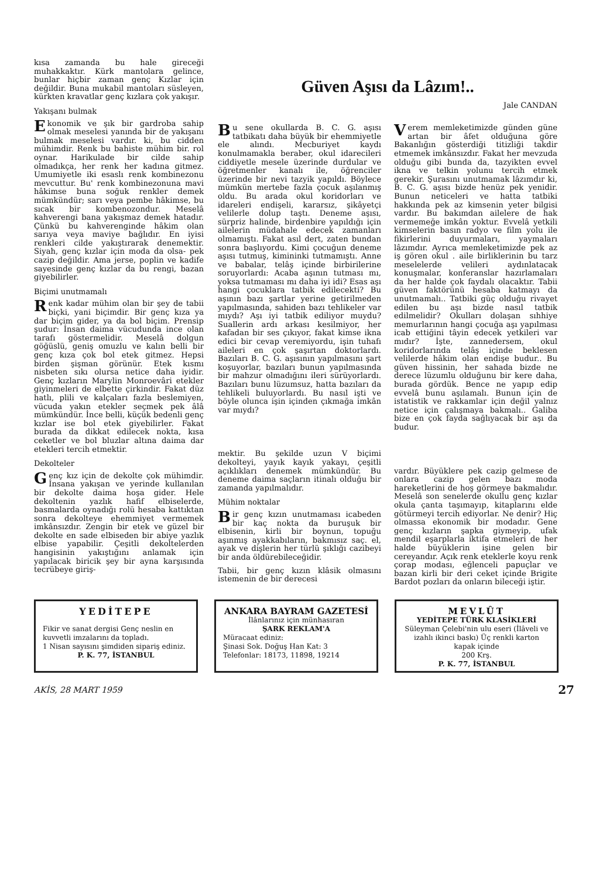kısa zamanda bu hale gireceği muhakkaktır. Kürk mantolara gelince, bunlar hiçbir zaman genç Kızlar için değildir. Buna mukabil mantoları süsleyen, kürkten kravatlar genç kızlara çok yakışır.
Yakışanı bulmak
Ekonomik ve şık bir gardroba sahip olmak meselesi yanında bir de yakışanı bulmak meselesi vardır. ki, bu cidden mühimdir. Renk bu bahiste mühim bir. rol oynar. Harikulade bir cilde sahip olmadıkça, her renk her kadına gitmez. Umumiyetle iki esaslı renk kombinezonu mevcuttur. Bu' renk kombinezonuna mavi hâkimse buna soğuk renkler demek mümkündür; sarı veya pembe hâkimse, bu sıcak bir kombenozondur. Meselâ kahverengi bana yakışmaz demek hatadır. Çünkü bu kahverenginde hâkim olan sarıya veya maviye bağlıdır. En iyisi renkleri cilde yakıştırarak denemektir. Siyah, genç kızlar için moda da olsa- pek cazip değildir. Ama jerse, poplin ve kadife sayesinde genç kızlar da bu rengi, bazan giyebilirler.
Biçimi unutmamalı
Renk kadar mühim olan bir şey de tabii biçki, yani biçimdir. Bir genç kıza ya dar biçim gider, ya da bol biçim. Prensip şudur: İnsan daima vücudunda ince olan tarafı göstermelidir. Meselâ dolgun göğüslü, geniş omuzlu ve kalın belli bir genç kıza çok bol etek gitmez. Hepsi birden şişman görünür. Etek kısmı nisbeten sıkı olursa netice daha iyidir. Genç kızların Marylin Monroevâri etekler giyinmeleri de elbette çirkindir. Fakat düz hatlı, plili ve kalçaları fazla beslemiyen, vücuda yakın etekler seçmek pek âlâ mümkündür. İnce belli, küçük bedenli genç kızlar ise bol etek giyebilirler. Fakat burada da dikkat edilecek nokta, kısa ceketler ve bol bluzlar altına daima dar etekleri tercih etmektir.
Dekolteler
Genç kız için de dekolte çok mühimdir. İnsana yakışan ve yerinde kullanılan bir dekolte daima hoşa gider. Hele dekoltenin yazlık hafif elbiselerde, basmalarda oynadığı rolü hesaba kattıktan sonra dekolteye ehemmiyet vermemek imkânsızdır. Zengin bir etek ve güzel bir dekolte en sade elbiseden bir abiye yazlık elbise yapabilir. Çeşitli dekoltelerden hangisinin yakıştığını anlamak için yapılacak biricik şey bir ayna karşısında tecrübeye giriş-
Güven Aşısı da Lâzım!..
Jale CANDAN
Bu sene okullarda B. C. G. aşısı tatbikatı daha büyük bir ehemmiyetle ele alındı. Mecburiyet kaydı konulmamakla beraber, okul idarecileri ciddiyetle mesele üzerinde durdular ve öğretmenler kanalı ile, öğrenciler üzerinde bir nevi tazyik yapıldı. Böylece mümkün mertebe fazla çocuk aşılanmış oldu. Bu arada okul koridorları ve idareleri endişeli, kararsız, şikâyetçi velilerle dolup taştı. Deneme aşısı, sürpriz halinde, birdenbire yapıldığı için ailelerin müdahale edecek zamanları olmamıştı. Fakat asıl dert, zaten bundan sonra başlıyordu. Kimi çocuğun deneme aşısı tutmuş, kimininki tutmamıştı. Anne ve babalar, telâş içinde birbirilerine soruyorlardı: Acaba aşının tutması mı, yoksa tutmaması mı daha iyi idi? Esas aşı hangi çocuklara tatbik edilecekti? Bu aşının bazı şartlar yerine getirilmeden yapılmasında, sahiden bazı tehlikeler var mıydı? Aşı iyi tatbik ediliyor muydu? Suallerin ardı arkası kesilmiyor, her kafadan bir ses çıkıyor, fakat kimse ikna edici bir cevap veremiyordu, işin tuhafı aileleri en çok şaşırtan doktorlardı. Bazıları B. C. G. aşısının yapılmasını şart koşuyorlar, bazıları bunun yapılmasında bir mahzur olmadığını ileri sürüyorlardı. Bazıları bunu lüzumsuz, hatta bazıları da tehlikeli buluyorlardı. Bu nasıl işti ve böyle olunca işin içinden çıkmağa imkân var mıydı?
mektir. Bu şekilde uzun V biçimi dekolteyi, yayık kayık yakayı, çeşitli açıklıkları denemek mümkündür. Bu deneme daima saçların itinalı olduğu bir zamanda yapılmalıdır.
Mühim noktalar
Bir genç kızın unutmaması icabeden bir kaç nokta da buruşuk bir elbisenin, kirli bir boynun, topuğu aşınmış ayakkabıların, bakmısız saç. el, ayak ve dişlerin her türlü şıklığı cazibeyi bir anda öldürebileceğidir.
Tabii, bir genç kızın klâsik olmasını istemenin de bir derecesi
Verem memleketimizde günden güne artan bir âfet olduğuna göre Bakanlığın gösterdiği titizliği takdir etmemek imkânsızdır. Fakat her mevzuda olduğu gibi bunda da, tazyikten evvel ikna ve telkin yolunu tercih etmek gerekir. Şurasını unutmamak lâzımdır ki, B. C. G. aşısı bizde henüz pek yenidir. Bunun neticeleri ve hatta tatbiki hakkında pek az kimsenin yeter bilgisi vardır. Bu bakımdan ailelere de hak vermemeğe imkân yoktur. Evvelâ yetkili kimselerin basın radyo ve film yolu ile fikirlerini duyurmaları, yaymaları lâzımdır. Ayrıca memleketimizde pek az iş gören okul . aile birliklerinin bu tarz meselelerde velileri aydınlatacak konuşmalar, konferanslar hazırlamaları da her halde çok faydalı olacaktır. Tabii güven faktörünü hesaba katmayı da unutmamalı.. Tatbiki güç olduğu rivayet edilen bu aşı bizde nasıl tatbik edilmelidir? Okulları dolaşan sıhhiye memurlarının hangi çocuğa aşı yapılması icab ettiğini tâyin edecek yetkileri var mıdır? İşte, zannedersem, okul koridorlarında telâş içinde beklesen velilerde hâkim olan endişe budur.. Bu güven hissinin, her sahada bizde ne derece lüzumlu olduğunu bir kere daha, burada gördük. Bence ne yapıp edip evvelâ bunu aşılamalı. Bunun için de istatistik ve rakkamlar için değil yalnız netice için çalışmaya bakmalı.. Galiba bize en çok fayda sağlıyacak bir aşı da budur.
vardır. Büyüklere pek cazip gelmese de onlara cazip gelen bazı moda hareketlerini de hoş görmeye bakmalıdır. Meselâ son senelerde okullu genç kızlar okula çanta taşımayıp, kitaplarını elde götürmeyi tercih ediyorlar. Ne denir? Hiç olmassa ekonomik bir modadır. Gene genç kızların şapka giymeyip, ufak mendil eşarplarla iktifa etmeleri de her halde büyüklerin işine gelen bir cereyandır. Açık renk eteklerle koyu renk çorap modası, eğlenceli papuçlar ve bazan kirli bir deri ceket içinde Brigite Bardot pozları da onların bileceği iştir.
YEDİTEPE
Fikir ve sanat dergisi Genç neslin en kuvvetli imzalarını da topladı.
1 Nisan sayısını şimdiden sipariş ediniz.
P. K. 77, İSTANBUL
ANKARA BAYRAM GAZETESİ
İlânlarınız için münhasıran
ŞARK REKLAM'A
Müracaat ediniz:
Şinasi Sok. Doğuş Han Kat: 3
Telefonlar: 18173, 11898, 19214
MEVLÛT
YEDİTEPE TÜRK KLASİKLERİ
Süleyman Çelebi'nin ulu eseri (İlâveli ve izahlı ikinci baskı) Üç renkli karton kapak içinde
200 Krş.
P. K. 77, İSTANBUL
AKİS, 28 MART 1959 27